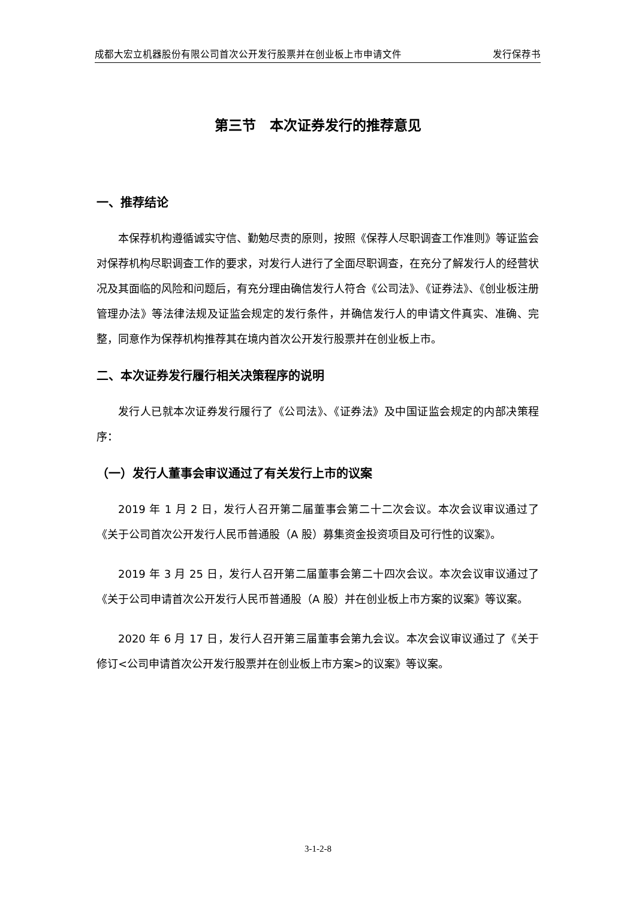成都大宏立机器股份有限公司首次公开发行股票并在创业板上市申请文件 发行保荐书
第三节　本次证券发行的推荐意见
一、推荐结论
本保荐机构遵循诚实守信、勤勉尽责的原则，按照《保荐人尽职调查工作准则》等证监会对保荐机构尽职调查工作的要求，对发行人进行了全面尽职调查，在充分了解发行人的经营状况及其面临的风险和问题后，有充分理由确信发行人符合《公司法》、《证券法》、《创业板注册管理办法》等法律法规及证监会规定的发行条件，并确信发行人的申请文件真实、准确、完整，同意作为保荐机构推荐其在境内首次公开发行股票并在创业板上市。
二、本次证券发行履行相关决策程序的说明
发行人已就本次证券发行履行了《公司法》、《证券法》及中国证监会规定的内部决策程序：
（一）发行人董事会审议通过了有关发行上市的议案
2019 年 1 月 2 日，发行人召开第二届董事会第二十二次会议。本次会议审议通过了《关于公司首次公开发行人民币普通股（A 股）募集资金投资项目及可行性的议案》。
2019 年 3 月 25 日，发行人召开第二届董事会第二十四次会议。本次会议审议通过了《关于公司申请首次公开发行人民币普通股（A 股）并在创业板上市方案的议案》等议案。
2020 年 6 月 17 日，发行人召开第三届董事会第九会议。本次会议审议通过了《关于修订<公司申请首次公开发行股票并在创业板上市方案>的议案》等议案。
3-1-2-8